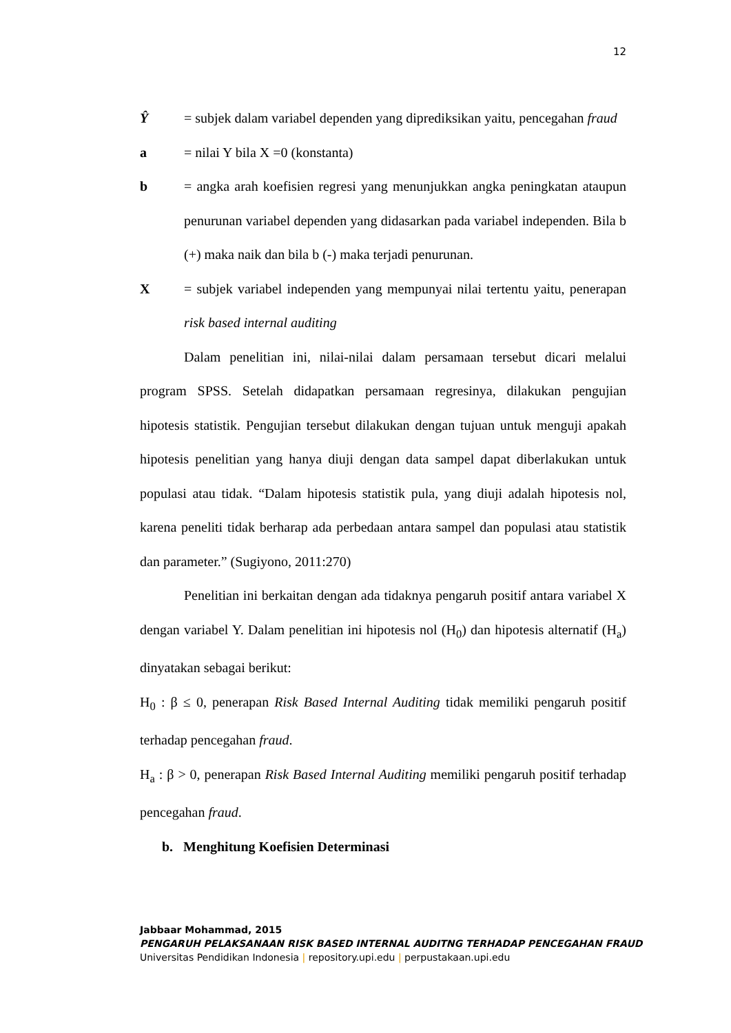12
Ŷ = subjek dalam variabel dependen yang diprediksikan yaitu, pencegahan fraud
a = nilai Y bila X =0 (konstanta)
b = angka arah koefisien regresi yang menunjukkan angka peningkatan ataupun penurunan variabel dependen yang didasarkan pada variabel independen. Bila b (+) maka naik dan bila b (-) maka terjadi penurunan.
X = subjek variabel independen yang mempunyai nilai tertentu yaitu, penerapan risk based internal auditing
Dalam penelitian ini, nilai-nilai dalam persamaan tersebut dicari melalui program SPSS. Setelah didapatkan persamaan regresinya, dilakukan pengujian hipotesis statistik. Pengujian tersebut dilakukan dengan tujuan untuk menguji apakah hipotesis penelitian yang hanya diuji dengan data sampel dapat diberlakukan untuk populasi atau tidak. “Dalam hipotesis statistik pula, yang diuji adalah hipotesis nol, karena peneliti tidak berharap ada perbedaan antara sampel dan populasi atau statistik dan parameter.” (Sugiyono, 2011:270)
Penelitian ini berkaitan dengan ada tidaknya pengaruh positif antara variabel X dengan variabel Y. Dalam penelitian ini hipotesis nol (H<sub>0</sub>) dan hipotesis alternatif (H<sub>a</sub>) dinyatakan sebagai berikut:
H<sub>0</sub> : β ≤ 0, penerapan Risk Based Internal Auditing tidak memiliki pengaruh positif terhadap pencegahan fraud.
H<sub>a</sub> : β > 0, penerapan Risk Based Internal Auditing memiliki pengaruh positif terhadap pencegahan fraud.
b. Menghitung Koefisien Determinasi
Jabbaar Mohammad, 2015
PENGARUH PELAKSANAAN RISK BASED INTERNAL AUDITNG TERHADAP PENCEGAHAN FRAUD
Universitas Pendidikan Indonesia | repository.upi.edu | perpustakaan.upi.edu